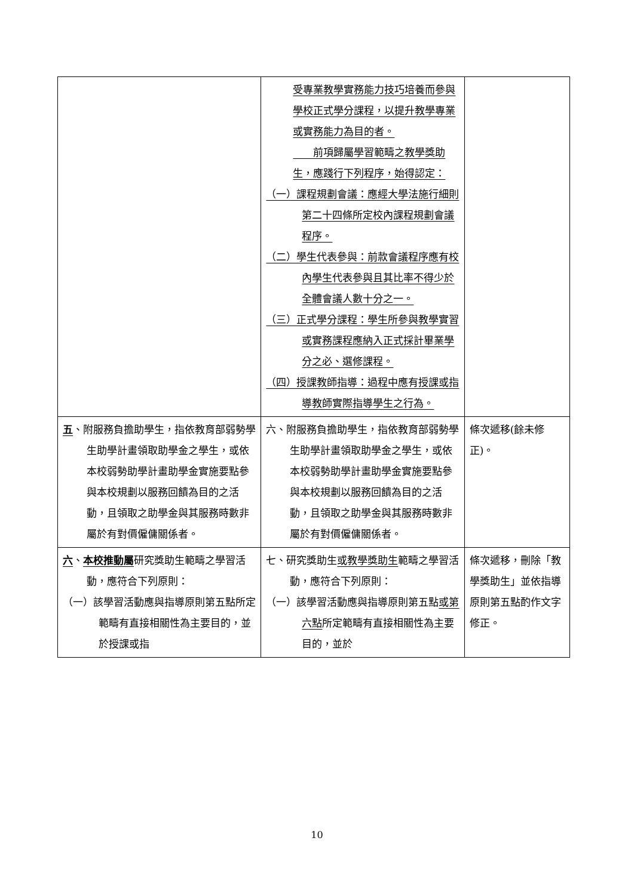| | 受專業教學實務能力技巧培養而參與學校正式學分課程，以提升教學專業或實務能力為目的者。 前項歸屬學習範疇之教學獎助生，應踐行下列程序，始得認定： （一）課程規劃會議：應經大學法施行細則第二十四條所定校內課程規劃會議程序。 （二）學生代表參與：前款會議程序應有校內學生代表參與且其比率不得少於全體會議人數十分之一。 （三）正式學分課程：學生所參與教學實習或實務課程應納入正式採計畢業學分之必、選修課程。 （四）授課教師指導：過程中應有授課或指導教師實際指導學生之行為。 | |
| 五 、附服務負擔助學生，指依教育部弱勢學生助學計畫領取助學金之學生，或依本校弱勢助學計畫助學金實施要點參與本校規劃以服務回饋為目的之活動，且領取之助學金與其服務時數非屬於有對價僱傭關係者。 | 六、附服務負擔助學生，指依教育部弱勢學生助學計畫領取助學金之學生，或依本校弱勢助學計畫助學金實施要點參與本校規劃以服務回饋為目的之活動，且領取之助學金與其服務時數非屬於有對價僱傭關係者。 | 條次遞移(餘未修正)。 |
| 六 、 本校推動屬 研究獎助生範疇之學習活動，應符合下列原則： （一）該學習活動應與指導原則第五點所定範疇有直接相關性為主要目的，並於授課或指 | 七、研究獎助生 或教學獎助生 範疇之學習活動，應符合下列原則： （一）該學習活動應與指導原則第五點 或第六點 所定範疇有直接相關性為主要目的，並於 | 條次遞移，刪除「教學獎助生」並依指導原則第五點酌作文字修正。 |
10